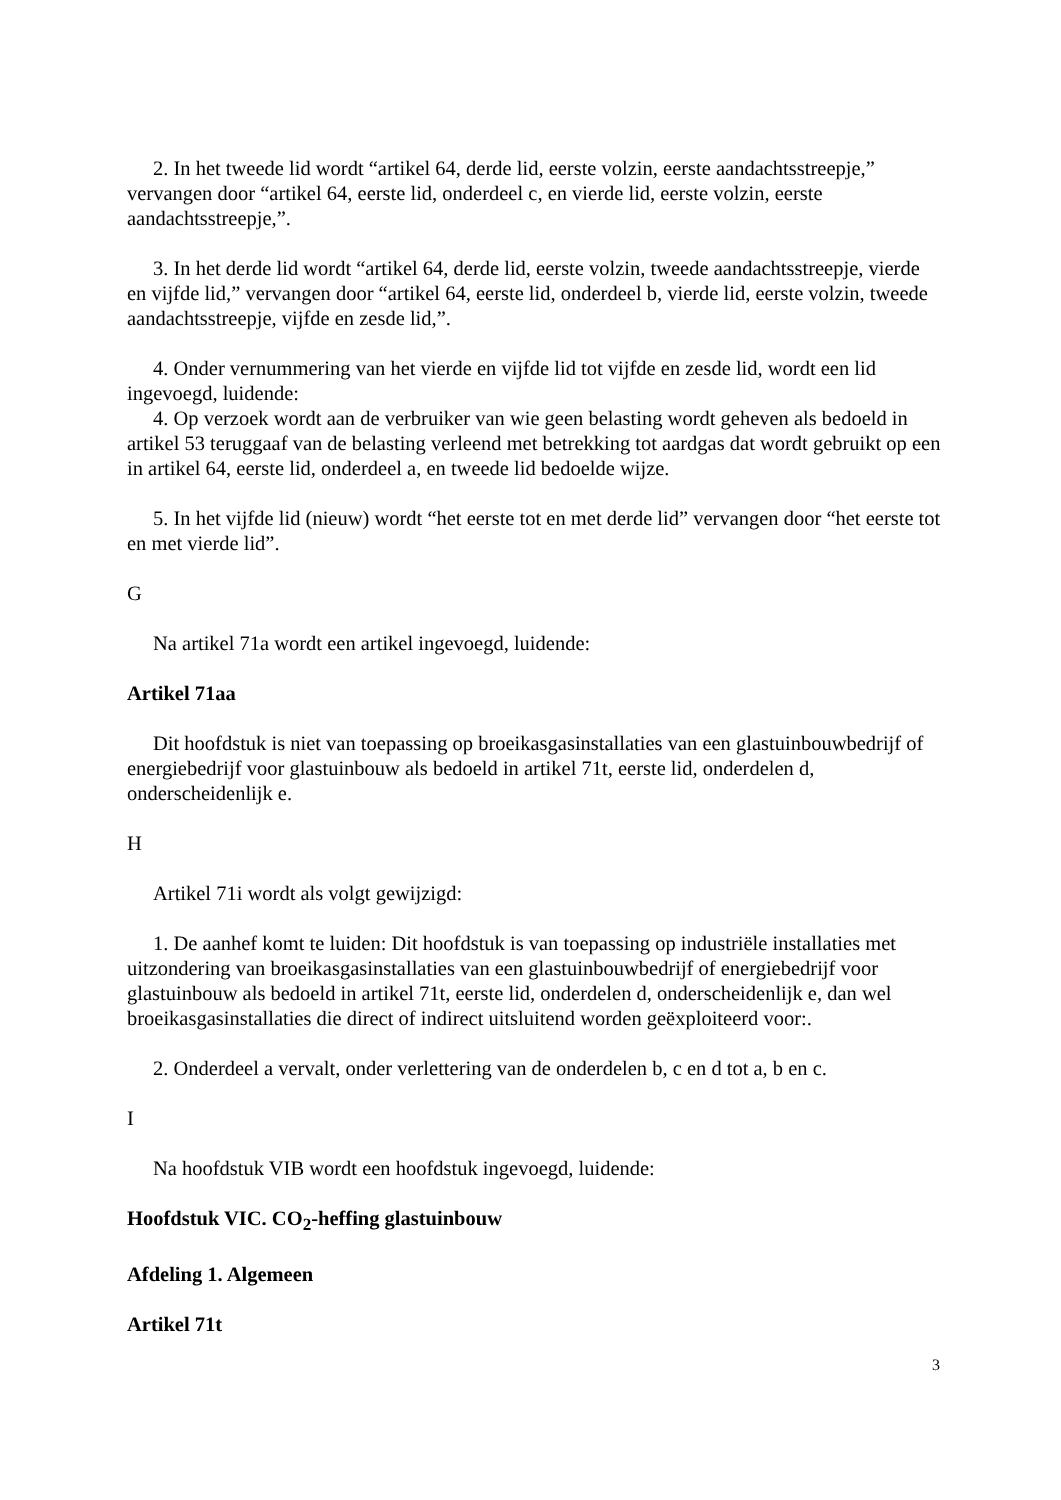2. In het tweede lid wordt “artikel 64, derde lid, eerste volzin, eerste aandachtsstreepje,” vervangen door “artikel 64, eerste lid, onderdeel c, en vierde lid, eerste volzin, eerste aandachtsstreepje,”.
3. In het derde lid wordt “artikel 64, derde lid, eerste volzin, tweede aandachtsstreepje, vierde en vijfde lid,” vervangen door “artikel 64, eerste lid, onderdeel b, vierde lid, eerste volzin, tweede aandachtsstreepje, vijfde en zesde lid,”.
4. Onder vernummering van het vierde en vijfde lid tot vijfde en zesde lid, wordt een lid ingevoegd, luidende:
4. Op verzoek wordt aan de verbruiker van wie geen belasting wordt geheven als bedoeld in artikel 53 teruggaaf van de belasting verleend met betrekking tot aardgas dat wordt gebruikt op een in artikel 64, eerste lid, onderdeel a, en tweede lid bedoelde wijze.
5. In het vijfde lid (nieuw) wordt “het eerste tot en met derde lid” vervangen door “het eerste tot en met vierde lid”.
G
Na artikel 71a wordt een artikel ingevoegd, luidende:
Artikel 71aa
Dit hoofdstuk is niet van toepassing op broeikasgasinstallaties van een glastuinbouwbedrijf of energiebedrijf voor glastuinbouw als bedoeld in artikel 71t, eerste lid, onderdelen d, onderscheidenlijk e.
H
Artikel 71i wordt als volgt gewijzigd:
1. De aanhef komt te luiden: Dit hoofdstuk is van toepassing op industriële installaties met uitzondering van broeikasgasinstallaties van een glastuinbouwbedrijf of energiebedrijf voor glastuinbouw als bedoeld in artikel 71t, eerste lid, onderdelen d, onderscheidenlijk e, dan wel broeikasgasinstallaties die direct of indirect uitsluitend worden geëxploiteerd voor:.
2. Onderdeel a vervalt, onder verlettering van de onderdelen b, c en d tot a, b en c.
I
Na hoofdstuk VIB wordt een hoofdstuk ingevoegd, luidende:
Hoofdstuk VIC. CO<sub>2</sub>-heffing glastuinbouw
Afdeling 1. Algemeen
Artikel 71t
3